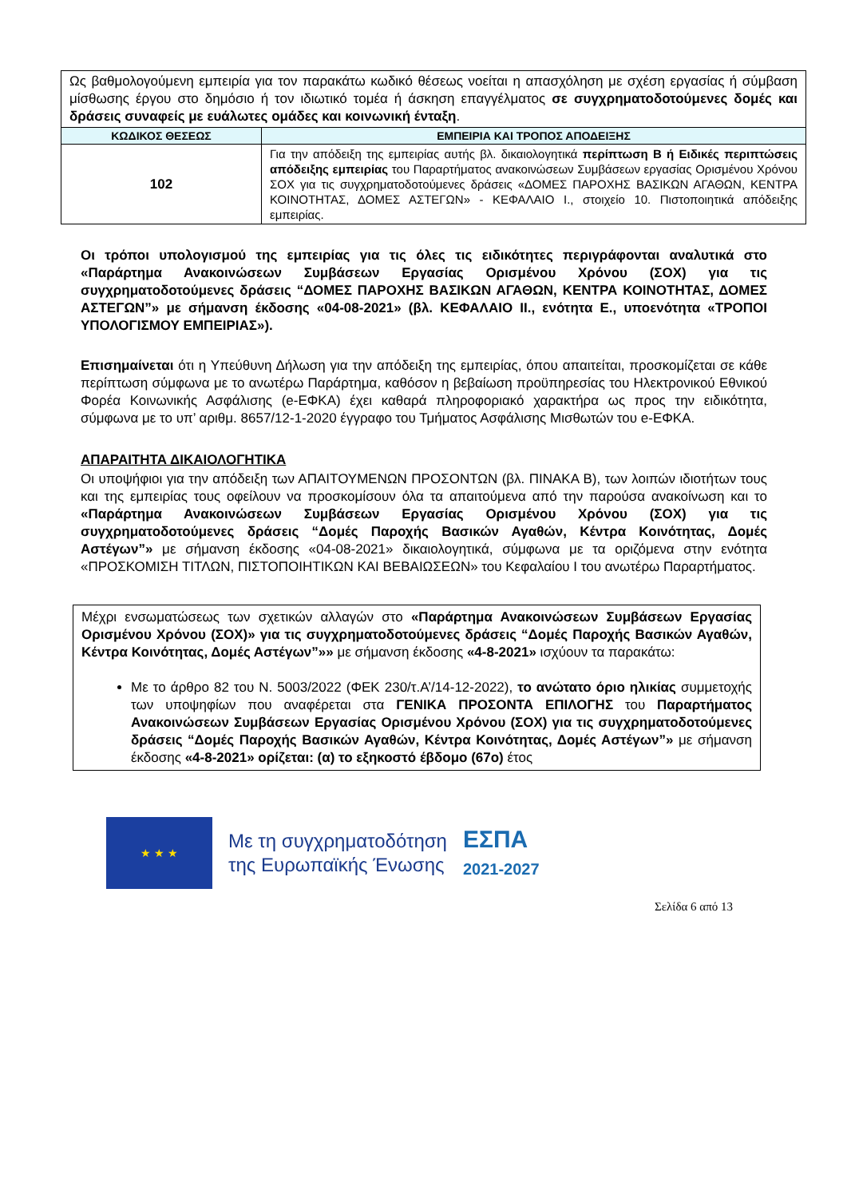| Ως βαθμολογούμενη εμπειρία για τον παρακάτω κωδικό θέσεως νοείται η απασχόληση με σχέση εργασίας ή σύμβαση μίσθωσης έργου στο δημόσιο ή τον ιδιωτικό τομέα ή άσκηση επαγγέλματος σε συγχρηματοδοτούμενες δομές και δράσεις συναφείς με ευάλωτες ομάδες και κοινωνική ένταξη . | |
| ΚΩΔΙΚΟΣ ΘΕΣΕΩΣ | ΕΜΠΕΙΡΙΑ ΚΑΙ ΤΡΟΠΟΣ ΑΠΟΔΕΙΞΗΣ |
| 102 | Για την απόδειξη της εμπειρίας αυτής βλ. δικαιολογητικά περίπτωση Β ή Ειδικές περιπτώσεις απόδειξης εμπειρίας του Παραρτήματος ανακοινώσεων Συμβάσεων εργασίας Ορισμένου Χρόνου ΣΟΧ για τις συγχρηματοδοτούμενες δράσεις «ΔΟΜΕΣ ΠΑΡΟΧΗΣ ΒΑΣΙΚΩΝ ΑΓΑΘΩΝ, ΚΕΝΤΡΑ ΚΟΙΝΟΤΗΤΑΣ, ΔΟΜΕΣ ΑΣΤΕΓΩΝ» - ΚΕΦΑΛΑΙΟ Ι., στοιχείο 10. Πιστοποιητικά απόδειξης εμπειρίας. |
Οι τρόποι υπολογισμού της εμπειρίας για τις όλες τις ειδικότητες περιγράφονται αναλυτικά στο «Παράρτημα Ανακοινώσεων Συμβάσεων Εργασίας Ορισμένου Χρόνου (ΣΟΧ) για τις συγχρηματοδοτούμενες δράσεις “ΔΟΜΕΣ ΠΑΡΟΧΗΣ ΒΑΣΙΚΩΝ ΑΓΑΘΩΝ, ΚΕΝΤΡΑ ΚΟΙΝΟΤΗΤΑΣ, ΔΟΜΕΣ ΑΣΤΕΓΩΝ”» με σήμανση έκδοσης «04-08-2021» (βλ. ΚΕΦΑΛΑΙΟ ΙΙ., ενότητα Ε., υποενότητα «ΤΡΟΠΟΙ ΥΠΟΛΟΓΙΣΜΟΥ ΕΜΠΕΙΡΙΑΣ»).
Επισημαίνεται ότι η Υπεύθυνη Δήλωση για την απόδειξη της εμπειρίας, όπου απαιτείται, προσκομίζεται σε κάθε περίπτωση σύμφωνα με το ανωτέρω Παράρτημα, καθόσον η βεβαίωση προϋπηρεσίας του Ηλεκτρονικού Εθνικού Φορέα Κοινωνικής Ασφάλισης (e-ΕΦΚΑ) έχει καθαρά πληροφοριακό χαρακτήρα ως προς την ειδικότητα, σύμφωνα με το υπ’ αριθμ. 8657/12-1-2020 έγγραφο του Τμήματος Ασφάλισης Μισθωτών του e-ΕΦΚΑ.
ΑΠΑΡΑΙΤΗΤΑ ΔΙΚΑΙΟΛΟΓΗΤΙΚΑ
Οι υποψήφιοι για την απόδειξη των ΑΠΑΙΤΟΥΜΕΝΩΝ ΠΡΟΣΟΝΤΩΝ (βλ. ΠΙΝΑΚΑ Β), των λοιπών ιδιοτήτων τους και της εμπειρίας τους οφείλουν να προσκομίσουν όλα τα απαιτούμενα από την παρούσα ανακοίνωση και το «Παράρτημα Ανακοινώσεων Συμβάσεων Εργασίας Ορισμένου Χρόνου (ΣΟΧ) για τις συγχρηματοδοτούμενες δράσεις “Δομές Παροχής Βασικών Αγαθών, Κέντρα Κοινότητας, Δομές Αστέγων”» με σήμανση έκδοσης «04-08-2021» δικαιολογητικά, σύμφωνα με τα οριζόμενα στην ενότητα «ΠΡΟΣΚΟΜΙΣΗ ΤΙΤΛΩΝ, ΠΙΣΤΟΠΟΙΗΤΙΚΩΝ ΚΑΙ ΒΕΒΑΙΩΣΕΩΝ» του Κεφαλαίου Ι του ανωτέρω Παραρτήματος.
Μέχρι ενσωματώσεως των σχετικών αλλαγών στο «Παράρτημα Ανακοινώσεων Συμβάσεων Εργασίας Ορισμένου Χρόνου (ΣΟΧ)» για τις συγχρηματοδοτούμενες δράσεις “Δομές Παροχής Βασικών Αγαθών, Κέντρα Κοινότητας, Δομές Αστέγων”»» με σήμανση έκδοσης «4-8-2021» ισχύουν τα παρακάτω:
Με το άρθρο 82 του Ν. 5003/2022 (ΦΕΚ 230/τ.Α’/14-12-2022), το ανώτατο όριο ηλικίας συμμετοχής των υποψηφίων που αναφέρεται στα ΓΕΝΙΚΑ ΠΡΟΣΟΝΤΑ ΕΠΙΛΟΓΗΣ του Παραρτήματος Ανακοινώσεων Συμβάσεων Εργασίας Ορισμένου Χρόνου (ΣΟΧ) για τις συγχρηματοδοτούμενες δράσεις “Δομές Παροχής Βασικών Αγαθών, Κέντρα Κοινότητας, Δομές Αστέγων”» με σήμανση έκδοσης «4-8-2021» ορίζεται: (α) το εξηκοστό έβδομο (67ο) έτος
★ ★ ★
Με τη συγχρηματοδότηση
της Ευρωπαϊκής Ένωσης
ΕΣΠΑ
2021-2027
Σελίδα 6 από 13